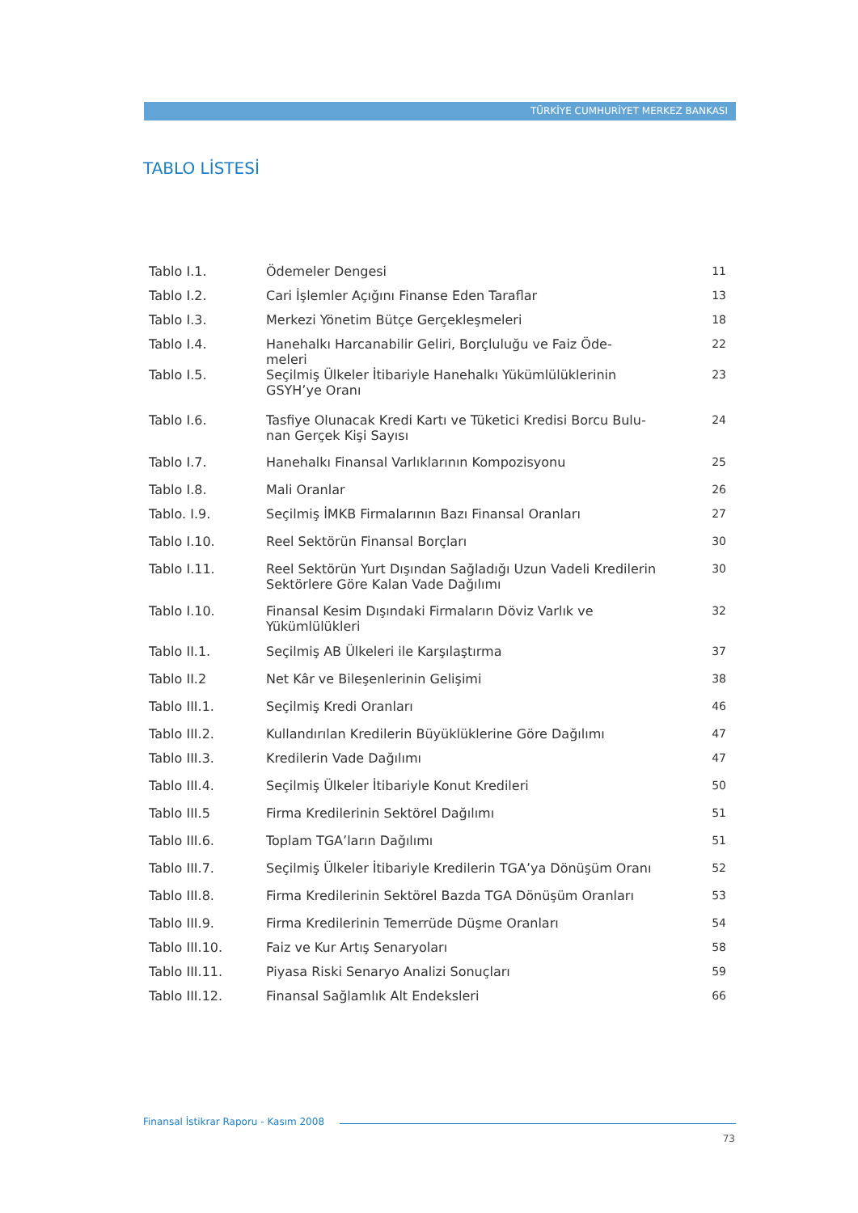TÜRKİYE CUMHURİYET MERKEZ BANKASI
TABLO LİSTESİ
| Tablo I.1. | Ödemeler Dengesi | 11 |
| Tablo I.2. | Cari İşlemler Açığını Finanse Eden Taraflar | 13 |
| Tablo I.3. | Merkezi Yönetim Bütçe Gerçekleşmeleri | 18 |
| Tablo I.4. | Hanehalkı Harcanabilir Geliri, Borçluluğu ve Faiz Öde- meleri | 22 |
| Tablo I.5. | Seçilmiş Ülkeler İtibariyle Hanehalkı Yükümlülüklerinin GSYH’ye Oranı | 23 |
| Tablo I.6. | Tasfiye Olunacak Kredi Kartı ve Tüketici Kredisi Borcu Bulu- nan Gerçek Kişi Sayısı | 24 |
| Tablo I.7. | Hanehalkı Finansal Varlıklarının Kompozisyonu | 25 |
| Tablo I.8. | Mali Oranlar | 26 |
| Tablo. I.9. | Seçilmiş İMKB Firmalarının Bazı Finansal Oranları | 27 |
| Tablo I.10. | Reel Sektörün Finansal Borçları | 30 |
| Tablo I.11. | Reel Sektörün Yurt Dışından Sağladığı Uzun Vadeli Kredilerin Sektörlere Göre Kalan Vade Dağılımı | 30 |
| Tablo I.10. | Finansal Kesim Dışındaki Firmaların Döviz Varlık ve Yükümlülükleri | 32 |
| Tablo II.1. | Seçilmiş AB Ülkeleri ile Karşılaştırma | 37 |
| Tablo II.2 | Net Kâr ve Bileşenlerinin Gelişimi | 38 |
| Tablo III.1. | Seçilmiş Kredi Oranları | 46 |
| Tablo III.2. | Kullandırılan Kredilerin Büyüklüklerine Göre Dağılımı | 47 |
| Tablo III.3. | Kredilerin Vade Dağılımı | 47 |
| Tablo III.4. | Seçilmiş Ülkeler İtibariyle Konut Kredileri | 50 |
| Tablo III.5 | Firma Kredilerinin Sektörel Dağılımı | 51 |
| Tablo III.6. | Toplam TGA’ların Dağılımı | 51 |
| Tablo III.7. | Seçilmiş Ülkeler İtibariyle Kredilerin TGA’ya Dönüşüm Oranı | 52 |
| Tablo III.8. | Firma Kredilerinin Sektörel Bazda TGA Dönüşüm Oranları | 53 |
| Tablo III.9. | Firma Kredilerinin Temerrüde Düşme Oranları | 54 |
| Tablo III.10. | Faiz ve Kur Artış Senaryoları | 58 |
| Tablo III.11. | Piyasa Riski Senaryo Analizi Sonuçları | 59 |
| Tablo III.12. | Finansal Sağlamlık Alt Endeksleri | 66 |
Finansal İstikrar Raporu - Kasım 2008
73